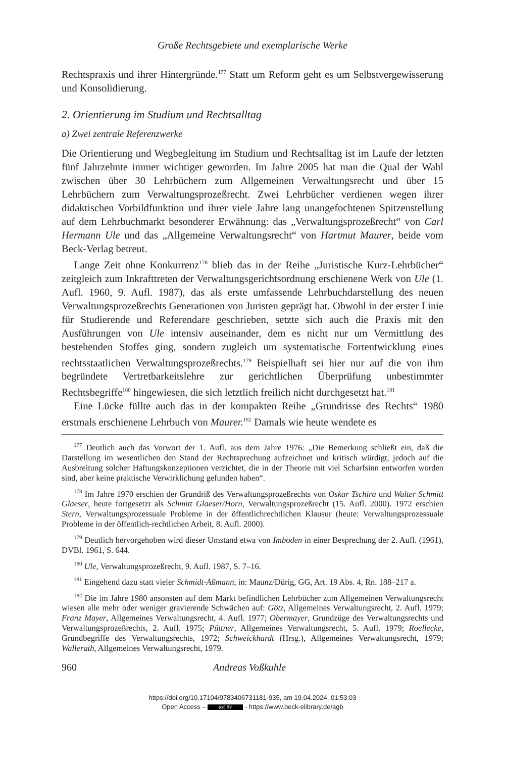Große Rechtsgebiete und exemplarische Werke
Rechtspraxis und ihrer Hintergründe.<sup>177</sup> Statt um Reform geht es um Selbstvergewisserung und Konsolidierung.
2. Orientierung im Studium und Rechtsalltag
a) Zwei zentrale Referenzwerke
Die Orientierung und Wegbegleitung im Studium und Rechtsalltag ist im Laufe der letzten fünf Jahrzehnte immer wichtiger geworden. Im Jahre 2005 hat man die Qual der Wahl zwischen über 30 Lehrbüchern zum Allgemeinen Verwaltungsrecht und über 15 Lehrbüchern zum Verwaltungsprozeßrecht. Zwei Lehrbücher verdienen wegen ihrer didaktischen Vorbildfunktion und ihrer viele Jahre lang unangefochtenen Spitzenstellung auf dem Lehrbuchmarkt besonderer Erwähnung: das „Verwaltungsprozeßrecht“ von Carl Hermann Ule und das „Allgemeine Verwaltungsrecht“ von Hartmut Maurer, beide vom Beck-Verlag betreut.
Lange Zeit ohne Konkurrenz<sup>178</sup> blieb das in der Reihe „Juristische Kurz-Lehrbücher“ zeitgleich zum Inkrafttreten der Verwaltungsgerichtsordnung erschienene Werk von Ule (1. Aufl. 1960, 9. Aufl. 1987), das als erste umfassende Lehrbuchdarstellung des neuen Verwaltungsprozeßrechts Generationen von Juristen geprägt hat. Obwohl in der erster Linie für Studierende und Referendare geschrieben, setzte sich auch die Praxis mit den Ausführungen von Ule intensiv auseinander, dem es nicht nur um Vermittlung des bestehenden Stoffes ging, sondern zugleich um systematische Fortentwicklung eines rechtsstaatlichen Verwaltungsprozeßrechts.<sup>179</sup> Beispielhaft sei hier nur auf die von ihm begründete Vertretbarkeitslehre zur gerichtlichen Überprüfung unbestimmter Rechtsbegriffe<sup>180</sup> hingewiesen, die sich letztlich freilich nicht durchgesetzt hat.<sup>181</sup>
Eine Lücke füllte auch das in der kompakten Reihe „Grundrisse des Rechts“ 1980 erstmals erschienene Lehrbuch von Maurer.<sup>182</sup> Damals wie heute wendete es
<sup>177</sup> Deutlich auch das Vorwort der 1. Aufl. aus dem Jahre 1976: „Die Bemerkung schließt ein, daß die Darstellung im wesentlichen den Stand der Rechtsprechung aufzeichnet und kritisch würdigt, jedoch auf die Ausbreitung solcher Haftungskonzeptionen verzichtet, die in der Theorie mit viel Scharfsinn entworfen worden sind, aber keine praktische Verwirklichung gefunden haben“.
<sup>178</sup> Im Jahre 1970 erschien der Grundriß des Verwaltungsprozeßrechts von Oskar Tschira und Walter Schmitt Glaeser, heute fortgesetzt als Schmitt Glaeser/Horn, Verwaltungsprozeßrecht (15. Aufl. 2000). 1972 erschien Stern, Verwaltungsprozessuale Probleme in der öffentlichrechtlichen Klausur (heute: Verwaltungsprozessuale Probleme in der öffentlich-rechtlichen Arbeit, 8. Aufl. 2000).
<sup>179</sup> Deutlich hervorgehoben wird dieser Umstand etwa von Imboden in einer Besprechung der 2. Aufl. (1961), DVBl. 1961, S. 644.
<sup>180</sup> Ule, Verwaltungsprozeßrecht, 9. Aufl. 1987, S. 7–16.
<sup>181</sup> Eingehend dazu statt vieler Schmidt-Aßmann, in: Maunz/Dürig, GG, Art. 19 Abs. 4, Rn. 188–217 a.
<sup>182</sup> Die im Jahre 1980 ansonsten auf dem Markt befindlichen Lehrbücher zum Allgemeinen Verwaltungsrecht wiesen alle mehr oder weniger gravierende Schwächen auf: Götz, Allgemeines Verwaltungsrecht, 2. Aufl. 1979; Franz Mayer, Allgemeines Verwaltungsrecht, 4. Aufl. 1977; Obermayer, Grundzüge des Verwaltungsrechts und Verwaltungsprozeßrechts, 2. Aufl. 1975; Püttner, Allgemeines Verwaltungsrecht, 5. Aufl. 1979; Roellecke, Grundbegriffe des Verwaltungsrechts, 1972; Schweickhardt (Hrsg.), Allgemeines Verwaltungsrecht, 1979; Wallerath, Allgemeines Verwaltungsrecht, 1979.
960 Andreas Voßkuhle
https://doi.org/10.17104/9783406731181-935, am 19.04.2024, 01:53:03
Open Access – (cc) BY - https://www.beck-elibrary.de/agb